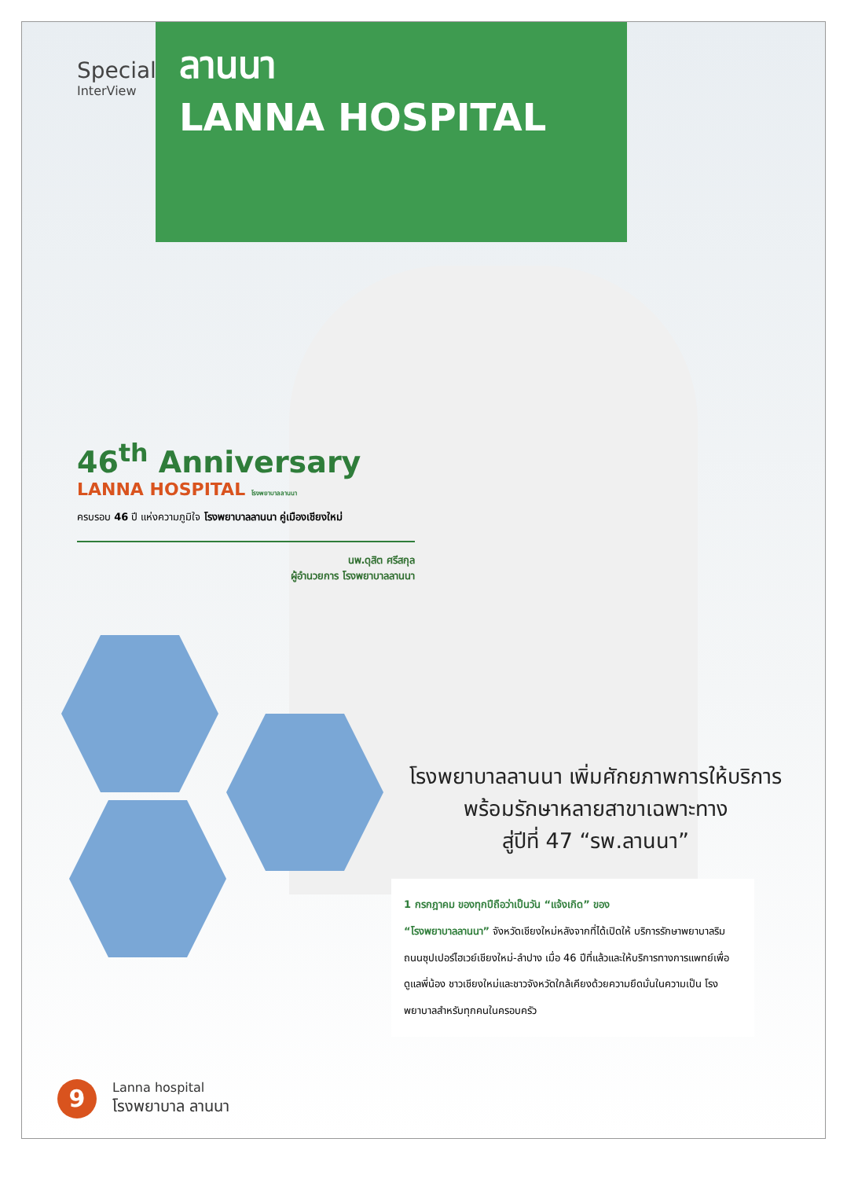Special
InterView
ลานนา
LANNA HOSPITAL
46<sup>th</sup> Anniversary
LANNA HOSPITAL โรงพยาบาลลานนา
ครบรอบ 46 ปี แห่งความภูมิใจ โรงพยาบาลลานนา คู่เมืองเชียงใหม่
นพ.ดุสิต ศรีสกุล
ผู้อำนวยการ โรงพยาบาลลานนา
โรงพยาบาลลานนา เพิ่มศักยภาพการให้บริการ
พร้อมรักษาหลายสาขาเฉพาะทาง
สู่ปีที่ 47 “รพ.ลานนา”
1 กรกฎาคม ของทุกปีถือว่าเป็นวัน “แจ้งเกิด” ของ
“โรงพยาบาลลานนา” จังหวัดเชียงใหม่หลังจากที่ได้เปิดให้ บริการรักษาพยาบาลริมถนนซุปเปอร์ไฮเวย์เชียงใหม่-ลำปาง เมื่อ 46 ปีที่แล้วและให้บริการทางการแพทย์เพื่อดูแลพี่น้อง ชาวเชียงใหม่และชาวจังหวัดใกล้เคียงด้วยความยึดมั่นในความเป็น โรงพยาบาลสำหรับทุกคนในครอบครัว
9
Lanna hospital
โรงพยาบาล ลานนา